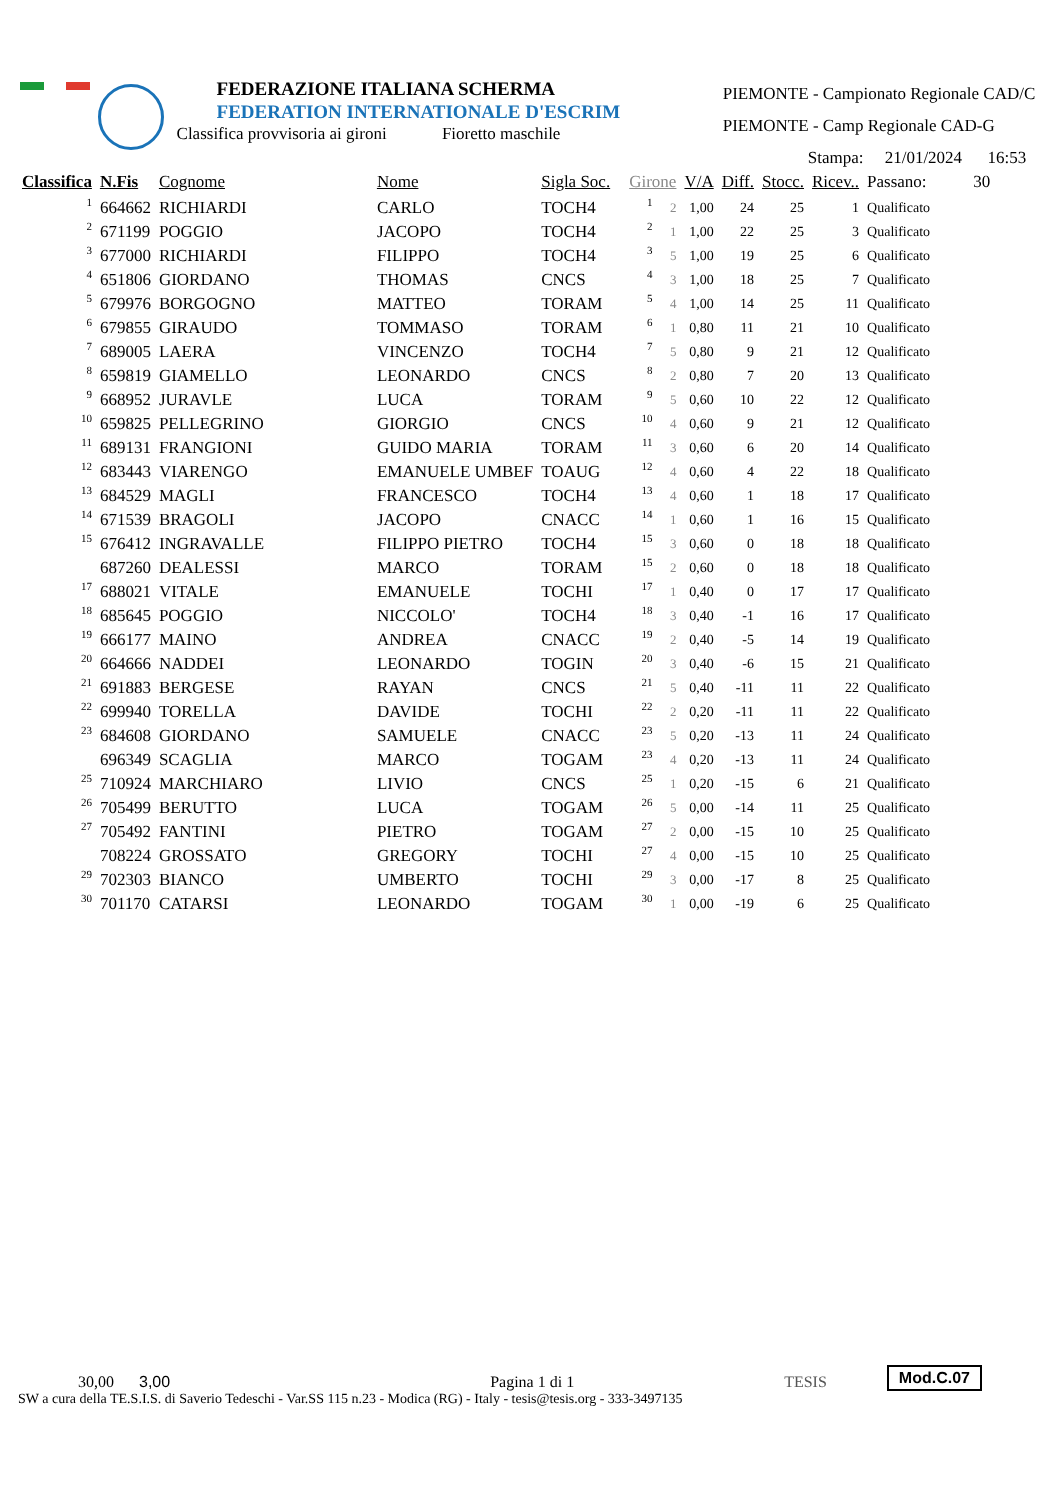FEDERAZIONE ITALIANA SCHERMA
FEDERATION INTERNATIONALE D'ESCRIM
Classifica provvisoria ai gironi Fioretto maschile
PIEMONTE - Campionato Regionale CAD/C
PIEMONTE - Camp Regionale CAD-G
Stampa: 21/01/2024 16:53
| Classifica | N.Fis | Cognome | Nome | Sigla Soc. | Girone | | V/A | Diff. | Stocc. | Ricev.. | Passano: 30 |
| --- | --- | --- | --- | --- | --- | --- | --- | --- | --- | --- | --- |
| 1 | 664662 | RICHIARDI | CARLO | TOCH4 | 1 | 2 | 1,00 | 24 | 25 | 1 | Qualificato |
| 2 | 671199 | POGGIO | JACOPO | TOCH4 | 2 | 1 | 1,00 | 22 | 25 | 3 | Qualificato |
| 3 | 677000 | RICHIARDI | FILIPPO | TOCH4 | 3 | 5 | 1,00 | 19 | 25 | 6 | Qualificato |
| 4 | 651806 | GIORDANO | THOMAS | CNCS | 4 | 3 | 1,00 | 18 | 25 | 7 | Qualificato |
| 5 | 679976 | BORGOGNO | MATTEO | TORAM | 5 | 4 | 1,00 | 14 | 25 | 11 | Qualificato |
| 6 | 679855 | GIRAUDO | TOMMASO | TORAM | 6 | 1 | 0,80 | 11 | 21 | 10 | Qualificato |
| 7 | 689005 | LAERA | VINCENZO | TOCH4 | 7 | 5 | 0,80 | 9 | 21 | 12 | Qualificato |
| 8 | 659819 | GIAMELLO | LEONARDO | CNCS | 8 | 2 | 0,80 | 7 | 20 | 13 | Qualificato |
| 9 | 668952 | JURAVLE | LUCA | TORAM | 9 | 5 | 0,60 | 10 | 22 | 12 | Qualificato |
| 10 | 659825 | PELLEGRINO | GIORGIO | CNCS | 10 | 4 | 0,60 | 9 | 21 | 12 | Qualificato |
| 11 | 689131 | FRANGIONI | GUIDO MARIA | TORAM | 11 | 3 | 0,60 | 6 | 20 | 14 | Qualificato |
| 12 | 683443 | VIARENGO | EMANUELE UMBEF | TOAUG | 12 | 4 | 0,60 | 4 | 22 | 18 | Qualificato |
| 13 | 684529 | MAGLI | FRANCESCO | TOCH4 | 13 | 4 | 0,60 | 1 | 18 | 17 | Qualificato |
| 14 | 671539 | BRAGOLI | JACOPO | CNACC | 14 | 1 | 0,60 | 1 | 16 | 15 | Qualificato |
| 15 | 676412 | INGRAVALLE | FILIPPO PIETRO | TOCH4 | 15 | 3 | 0,60 | 0 | 18 | 18 | Qualificato |
| | 687260 | DEALESSI | MARCO | TORAM | 15 | 2 | 0,60 | 0 | 18 | 18 | Qualificato |
| 17 | 688021 | VITALE | EMANUELE | TOCHI | 17 | 1 | 0,40 | 0 | 17 | 17 | Qualificato |
| 18 | 685645 | POGGIO | NICCOLO' | TOCH4 | 18 | 3 | 0,40 | -1 | 16 | 17 | Qualificato |
| 19 | 666177 | MAINO | ANDREA | CNACC | 19 | 2 | 0,40 | -5 | 14 | 19 | Qualificato |
| 20 | 664666 | NADDEI | LEONARDO | TOGIN | 20 | 3 | 0,40 | -6 | 15 | 21 | Qualificato |
| 21 | 691883 | BERGESE | RAYAN | CNCS | 21 | 5 | 0,40 | -11 | 11 | 22 | Qualificato |
| 22 | 699940 | TORELLA | DAVIDE | TOCHI | 22 | 2 | 0,20 | -11 | 11 | 22 | Qualificato |
| 23 | 684608 | GIORDANO | SAMUELE | CNACC | 23 | 5 | 0,20 | -13 | 11 | 24 | Qualificato |
| | 696349 | SCAGLIA | MARCO | TOGAM | 23 | 4 | 0,20 | -13 | 11 | 24 | Qualificato |
| 25 | 710924 | MARCHIARO | LIVIO | CNCS | 25 | 1 | 0,20 | -15 | 6 | 21 | Qualificato |
| 26 | 705499 | BERUTTO | LUCA | TOGAM | 26 | 5 | 0,00 | -14 | 11 | 25 | Qualificato |
| 27 | 705492 | FANTINI | PIETRO | TOGAM | 27 | 2 | 0,00 | -15 | 10 | 25 | Qualificato |
| | 708224 | GROSSATO | GREGORY | TOCHI | 27 | 4 | 0,00 | -15 | 10 | 25 | Qualificato |
| 29 | 702303 | BIANCO | UMBERTO | TOCHI | 29 | 3 | 0,00 | -17 | 8 | 25 | Qualificato |
| 30 | 701170 | CATARSI | LEONARDO | TOGAM | 30 | 1 | 0,00 | -19 | 6 | 25 | Qualificato |
30,00 3,00 Pagina 1 di 1 TESIS Mod.C.07
SW a cura della TE.S.I.S. di Saverio Tedeschi - Var.SS 115 n.23 - Modica (RG) - Italy - tesis@tesis.org - 333-3497135